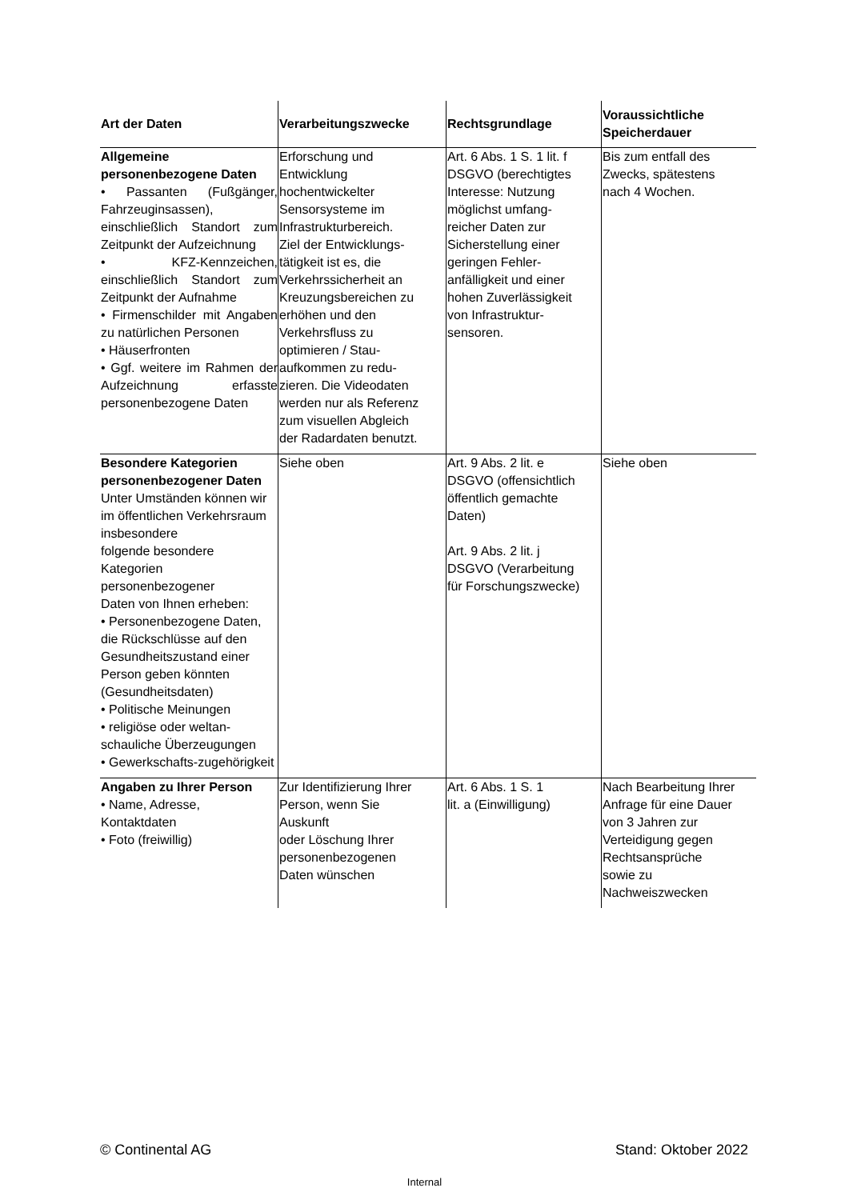| Art der Daten | Verarbeitungszwecke | Rechtsgrundlage | Voraussichtliche Speicherdauer |
| --- | --- | --- | --- |
| Allgemeine personenbezogene Daten • Passanten (Fußgänger, Fahrzeuginsassen), einschließlich Standort zum Zeitpunkt der Aufzeichnung • KFZ-Kennzeichen, einschließlich Standort zum Zeitpunkt der Aufnahme • Firmenschilder mit Angaben zu natürlichen Personen • Häuserfronten • Ggf. weitere im Rahmen der Aufzeichnung erfasste personenbezogene Daten | Erforschung und Entwicklung hochentwickelter Sensorsysteme im Infrastrukturbereich. Ziel der Entwicklungs- tätigkeit ist es, die Verkehrssicherheit an Kreuzungsbereichen zu erhöhen und den Verkehrsfluss zu optimieren / Stau- aufkommen zu redu- zieren. Die Videodaten werden nur als Referenz zum visuellen Abgleich der Radardaten benutzt. | Art. 6 Abs. 1 S. 1 lit. f DSGVO (berechtigtes Interesse: Nutzung möglichst umfang- reicher Daten zur Sicherstellung einer geringen Fehler- anfälligkeit und einer hohen Zuverlässigkeit von Infrastruktur- sensoren. | Bis zum entfall des Zwecks, spätestens nach 4 Wochen. |
| Besondere Kategorien personenbezogener Daten Unter Umständen können wir im öffentlichen Verkehrsraum insbesondere folgende besondere Kategorien personenbezogener Daten von Ihnen erheben: • Personenbezogene Daten, die Rückschlüsse auf den Gesundheitszustand einer Person geben könnten (Gesundheitsdaten) • Politische Meinungen • religiöse oder weltan-schauliche Überzeugungen • Gewerkschafts-zugehörigkeit | Siehe oben | Art. 9 Abs. 2 lit. e DSGVO (offensichtlich öffentlich gemachte Daten) Art. 9 Abs. 2 lit. j DSGVO (Verarbeitung für Forschungszwecke) | Siehe oben |
| Angaben zu Ihrer Person • Name, Adresse, Kontaktdaten • Foto (freiwillig) | Zur Identifizierung Ihrer Person, wenn Sie Auskunft oder Löschung Ihrer personenbezogenen Daten wünschen | Art. 6 Abs. 1 S. 1 lit. a (Einwilligung) | Nach Bearbeitung Ihrer Anfrage für eine Dauer von 3 Jahren zur Verteidigung gegen Rechtsansprüche sowie zu Nachweiszwecken |
© Continental AG Stand: Oktober 2022
Internal